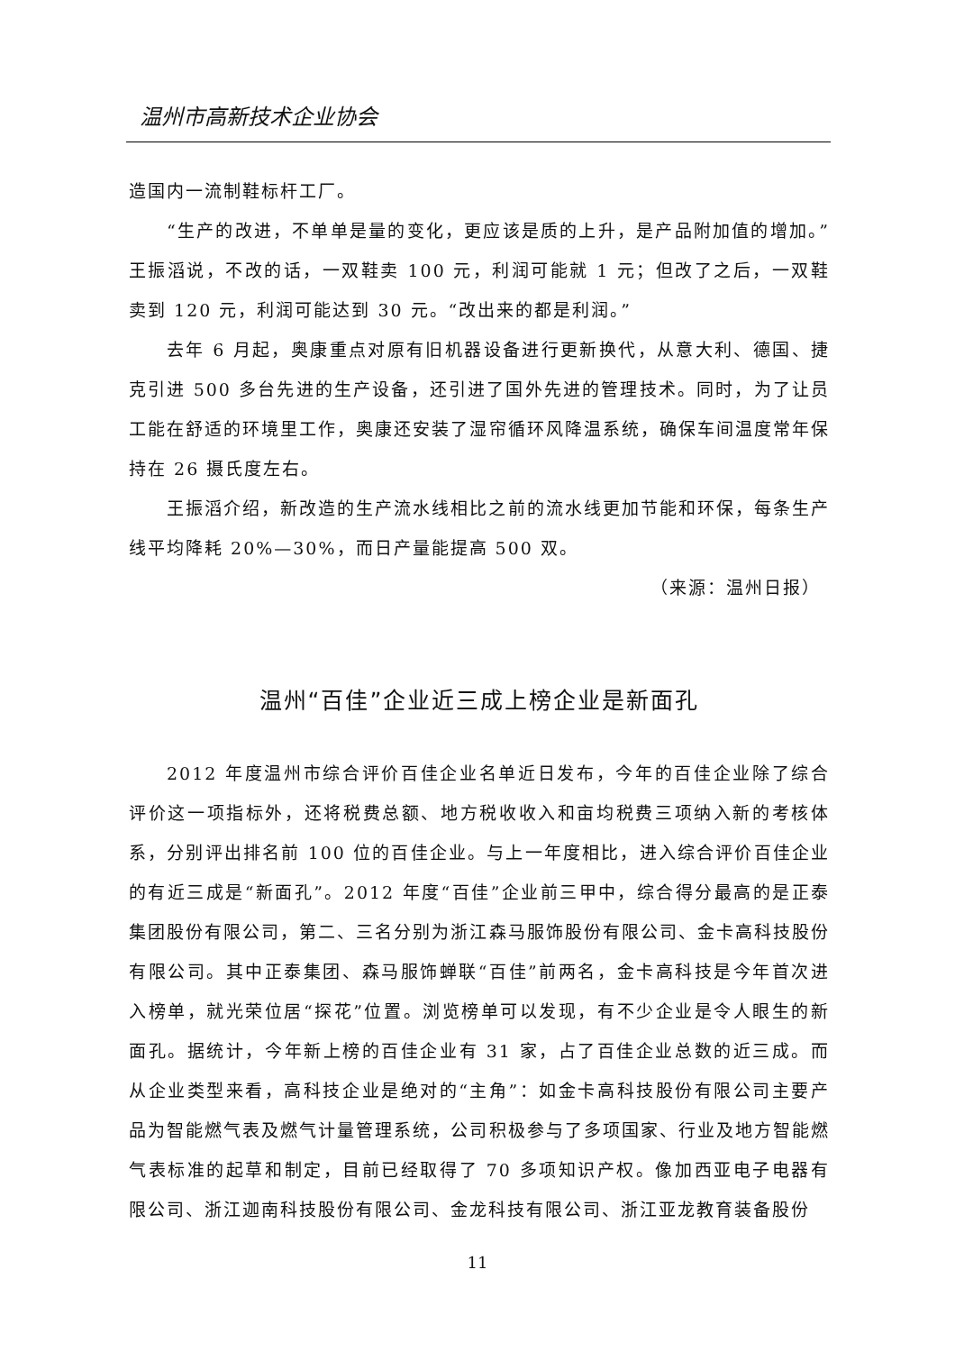温州市高新技术企业协会
造国内一流制鞋标杆工厂。
“生产的改进，不单单是量的变化，更应该是质的上升，是产品附加值的增加。”王振滔说，不改的话，一双鞋卖 100 元，利润可能就 1 元；但改了之后，一双鞋卖到 120 元，利润可能达到 30 元。“改出来的都是利润。”
去年 6 月起，奥康重点对原有旧机器设备进行更新换代，从意大利、德国、捷克引进 500 多台先进的生产设备，还引进了国外先进的管理技术。同时，为了让员工能在舒适的环境里工作，奥康还安装了湿帘循环风降温系统，确保车间温度常年保持在 26 摄氏度左右。
王振滔介绍，新改造的生产流水线相比之前的流水线更加节能和环保，每条生产线平均降耗 20%—30%，而日产量能提高 500 双。
（来源：温州日报）
温州“百佳”企业近三成上榜企业是新面孔
2012 年度温州市综合评价百佳企业名单近日发布，今年的百佳企业除了综合评价这一项指标外，还将税费总额、地方税收收入和亩均税费三项纳入新的考核体系，分别评出排名前 100 位的百佳企业。与上一年度相比，进入综合评价百佳企业的有近三成是“新面孔”。2012 年度“百佳”企业前三甲中，综合得分最高的是正泰集团股份有限公司，第二、三名分别为浙江森马服饰股份有限公司、金卡高科技股份有限公司。其中正泰集团、森马服饰蝉联“百佳”前两名，金卡高科技是今年首次进入榜单，就光荣位居“探花”位置。浏览榜单可以发现，有不少企业是令人眼生的新面孔。据统计，今年新上榜的百佳企业有 31 家，占了百佳企业总数的近三成。而从企业类型来看，高科技企业是绝对的“主角”：如金卡高科技股份有限公司主要产品为智能燃气表及燃气计量管理系统，公司积极参与了多项国家、行业及地方智能燃气表标准的起草和制定，目前已经取得了 70 多项知识产权。像加西亚电子电器有限公司、浙江迦南科技股份有限公司、金龙科技有限公司、浙江亚龙教育装备股份
11